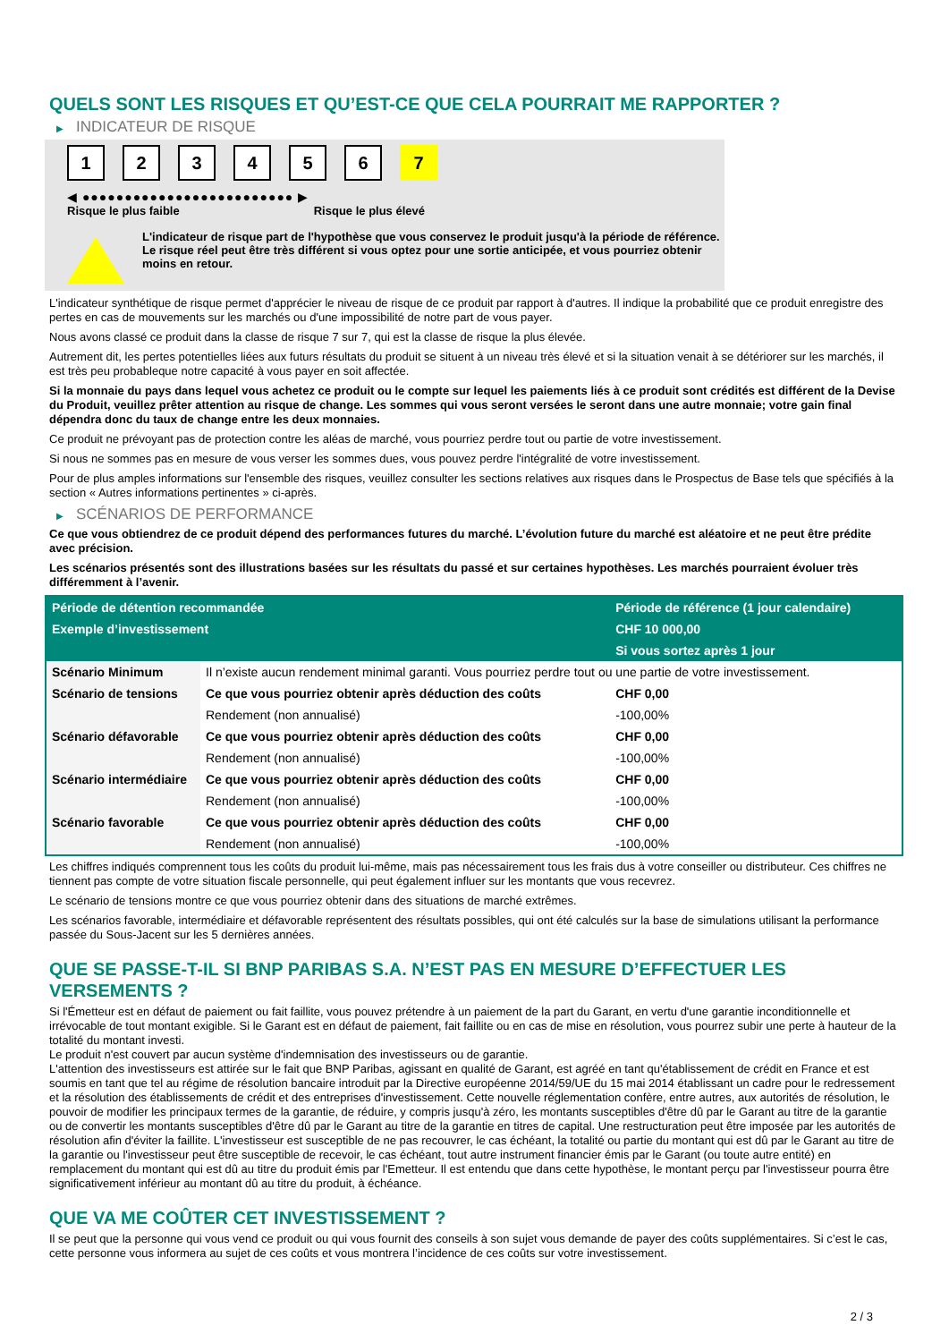QUELS SONT LES RISQUES ET QU’EST-CE QUE CELA POURRAIT ME RAPPORTER ?
▶ INDICATEUR DE RISQUE
1 2 3 4 5 6 7
◀ ●●●●●●●●●●●●●●●●●●●●●●●●● ▶
Risque le plus faible Risque le plus élevé
L'indicateur de risque part de l'hypothèse que vous conservez le produit jusqu'à la période de référence.
Le risque réel peut être très différent si vous optez pour une sortie anticipée, et vous pourriez obtenir moins en retour.
L'indicateur synthétique de risque permet d'apprécier le niveau de risque de ce produit par rapport à d'autres. Il indique la probabilité que ce produit enregistre des pertes en cas de mouvements sur les marchés ou d'une impossibilité de notre part de vous payer.
Nous avons classé ce produit dans la classe de risque 7 sur 7, qui est la classe de risque la plus élevée.
Autrement dit, les pertes potentielles liées aux futurs résultats du produit se situent à un niveau très élevé et si la situation venait à se détériorer sur les marchés, il est très peu probableque notre capacité à vous payer en soit affectée.
Si la monnaie du pays dans lequel vous achetez ce produit ou le compte sur lequel les paiements liés à ce produit sont crédités est différent de la Devise du Produit, veuillez prêter attention au risque de change. Les sommes qui vous seront versées le seront dans une autre monnaie; votre gain final dépendra donc du taux de change entre les deux monnaies.
Ce produit ne prévoyant pas de protection contre les aléas de marché, vous pourriez perdre tout ou partie de votre investissement.
Si nous ne sommes pas en mesure de vous verser les sommes dues, vous pouvez perdre l'intégralité de votre investissement.
Pour de plus amples informations sur l'ensemble des risques, veuillez consulter les sections relatives aux risques dans le Prospectus de Base tels que spécifiés à la section « Autres informations pertinentes » ci-après.
▶ SCÉNARIOS DE PERFORMANCE
Ce que vous obtiendrez de ce produit dépend des performances futures du marché. L’évolution future du marché est aléatoire et ne peut être prédite avec précision.
Les scénarios présentés sont des illustrations basées sur les résultats du passé et sur certaines hypothèses. Les marchés pourraient évoluer très différemment à l’avenir.
| Période de détention recommandée | | Période de référence (1 jour calendaire) |
| --- | --- | --- |
| Exemple d’investissement | | CHF 10 000,00 |
| | | Si vous sortez après 1 jour |
| Scénario Minimum | Il n’existe aucun rendement minimal garanti. Vous pourriez perdre tout ou une partie de votre investissement. | |
| Scénario de tensions | Ce que vous pourriez obtenir après déduction des coûts | CHF 0,00 |
| | Rendement (non annualisé) | -100,00% |
| Scénario défavorable | Ce que vous pourriez obtenir après déduction des coûts | CHF 0,00 |
| | Rendement (non annualisé) | -100,00% |
| Scénario intermédiaire | Ce que vous pourriez obtenir après déduction des coûts | CHF 0,00 |
| | Rendement (non annualisé) | -100,00% |
| Scénario favorable | Ce que vous pourriez obtenir après déduction des coûts | CHF 0,00 |
| | Rendement (non annualisé) | -100,00% |
Les chiffres indiqués comprennent tous les coûts du produit lui-même, mais pas nécessairement tous les frais dus à votre conseiller ou distributeur. Ces chiffres ne tiennent pas compte de votre situation fiscale personnelle, qui peut également influer sur les montants que vous recevrez.
Le scénario de tensions montre ce que vous pourriez obtenir dans des situations de marché extrêmes.
Les scénarios favorable, intermédiaire et défavorable représentent des résultats possibles, qui ont été calculés sur la base de simulations utilisant la performance passée du Sous-Jacent sur les 5 dernières années.
QUE SE PASSE-T-IL SI BNP PARIBAS S.A. N’EST PAS EN MESURE D’EFFECTUER LES VERSEMENTS ?
Si l'Émetteur est en défaut de paiement ou fait faillite, vous pouvez prétendre à un paiement de la part du Garant, en vertu d'une garantie inconditionnelle et irrévocable de tout montant exigible. Si le Garant est en défaut de paiement, fait faillite ou en cas de mise en résolution, vous pourrez subir une perte à hauteur de la totalité du montant investi.
Le produit n'est couvert par aucun système d'indemnisation des investisseurs ou de garantie.
L'attention des investisseurs est attirée sur le fait que BNP Paribas, agissant en qualité de Garant, est agréé en tant qu'établissement de crédit en France et est soumis en tant que tel au régime de résolution bancaire introduit par la Directive européenne 2014/59/UE du 15 mai 2014 établissant un cadre pour le redressement et la résolution des établissements de crédit et des entreprises d'investissement. Cette nouvelle réglementation confère, entre autres, aux autorités de résolution, le pouvoir de modifier les principaux termes de la garantie, de réduire, y compris jusqu'à zéro, les montants susceptibles d'être dû par le Garant au titre de la garantie ou de convertir les montants susceptibles d'être dû par le Garant au titre de la garantie en titres de capital. Une restructuration peut être imposée par les autorités de résolution afin d'éviter la faillite. L'investisseur est susceptible de ne pas recouvrer, le cas échéant, la totalité ou partie du montant qui est dû par le Garant au titre de la garantie ou l'investisseur peut être susceptible de recevoir, le cas échéant, tout autre instrument financier émis par le Garant (ou toute autre entité) en remplacement du montant qui est dû au titre du produit émis par l'Emetteur. Il est entendu que dans cette hypothèse, le montant perçu par l'investisseur pourra être significativement inférieur au montant dû au titre du produit, à échéance.
QUE VA ME COÛTER CET INVESTISSEMENT ?
Il se peut que la personne qui vous vend ce produit ou qui vous fournit des conseils à son sujet vous demande de payer des coûts supplémentaires. Si c’est le cas, cette personne vous informera au sujet de ces coûts et vous montrera l’incidence de ces coûts sur votre investissement.
2 / 3